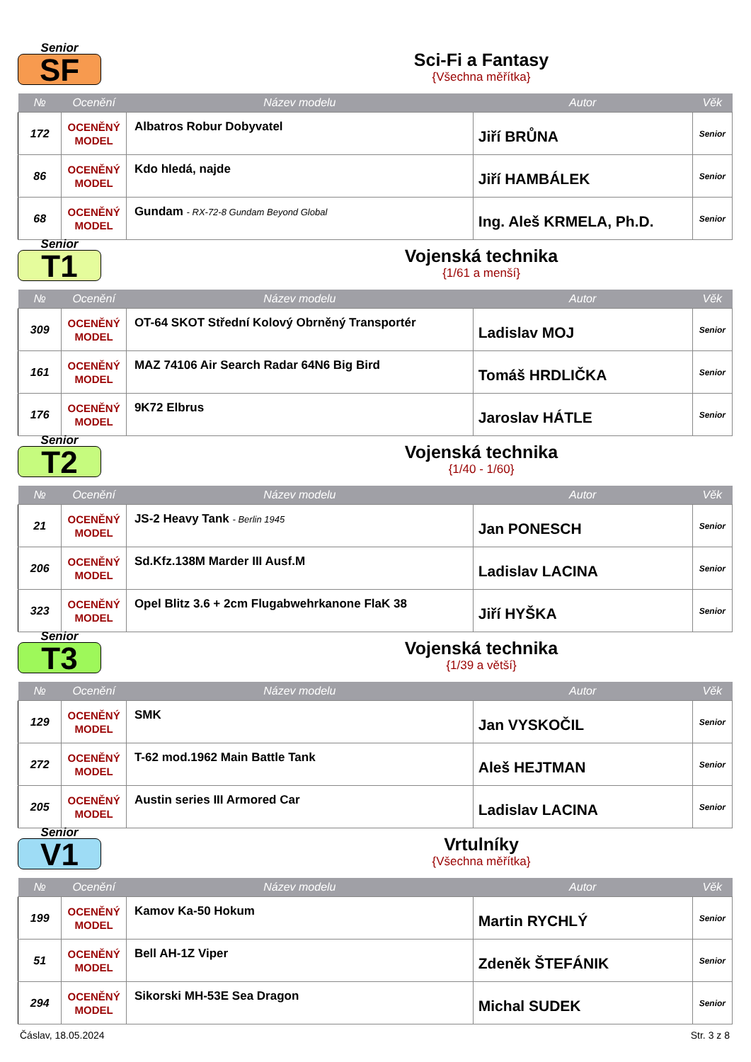Senior
SF
Sci-Fi a Fantasy
{Všechna měřítka}
| № | Ocenění | Název modelu | Autor | Věk |
| --- | --- | --- | --- | --- |
| 172 | OCENĚNÝ MODEL | Albatros Robur Dobyvatel | Jiří BRŮNA | Senior |
| 86 | OCENĚNÝ MODEL | Kdo hledá, najde | Jiří HAMBÁLEK | Senior |
| 68 | OCENĚNÝ MODEL | Gundam - RX-72-8 Gundam Beyond Global | Ing. Aleš KRMELA, Ph.D. | Senior |
Senior
T1
Vojenská technika
{1/61 a menší}
| № | Ocenění | Název modelu | Autor | Věk |
| --- | --- | --- | --- | --- |
| 309 | OCENĚNÝ MODEL | OT-64 SKOT Střední Kolový Obrněný Transportér | Ladislav MOJ | Senior |
| 161 | OCENĚNÝ MODEL | MAZ 74106 Air Search Radar 64N6 Big Bird | Tomáš HRDLIČKA | Senior |
| 176 | OCENĚNÝ MODEL | 9K72 Elbrus | Jaroslav HÁTLE | Senior |
Senior
T2
Vojenská technika
{1/40 - 1/60}
| № | Ocenění | Název modelu | Autor | Věk |
| --- | --- | --- | --- | --- |
| 21 | OCENĚNÝ MODEL | JS-2 Heavy Tank - Berlin 1945 | Jan PONESCH | Senior |
| 206 | OCENĚNÝ MODEL | Sd.Kfz.138M Marder III Ausf.M | Ladislav LACINA | Senior |
| 323 | OCENĚNÝ MODEL | Opel Blitz 3.6 + 2cm Flugabwehrkanone FlaK 38 | Jiří HYŠKA | Senior |
Senior
T3
Vojenská technika
{1/39 a větší}
| № | Ocenění | Název modelu | Autor | Věk |
| --- | --- | --- | --- | --- |
| 129 | OCENĚNÝ MODEL | SMK | Jan VYSKOČIL | Senior |
| 272 | OCENĚNÝ MODEL | T-62 mod.1962 Main Battle Tank | Aleš HEJTMAN | Senior |
| 205 | OCENĚNÝ MODEL | Austin series III Armored Car | Ladislav LACINA | Senior |
Senior
V1
Vrtulníky
{Všechna měřítka}
| № | Ocenění | Název modelu | Autor | Věk |
| --- | --- | --- | --- | --- |
| 199 | OCENĚNÝ MODEL | Kamov Ka-50 Hokum | Martin RYCHLÝ | Senior |
| 51 | OCENĚNÝ MODEL | Bell AH-1Z Viper | Zdeněk ŠTEFÁNIK | Senior |
| 294 | OCENĚNÝ MODEL | Sikorski MH-53E Sea Dragon | Michal SUDEK | Senior |
Čáslav, 18.05.2024 Str. 3 z 8